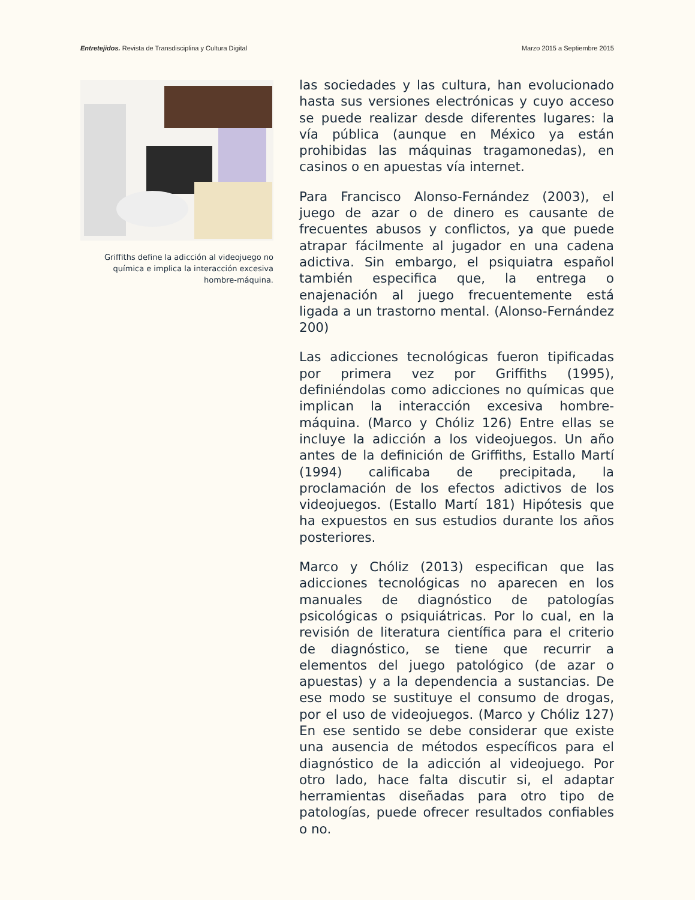Entretejidos. Revista de Transdisciplina y Cultura Digital Marzo 2015 a Septiembre 2015
Griffiths define la adicción al videojuego no química e implica la interacción excesiva hombre-máquina.
las sociedades y las cultura, han evolucionado hasta sus versiones electrónicas y cuyo acceso se puede realizar desde diferentes lugares: la vía pública (aunque en México ya están prohibidas las máquinas tragamonedas), en casinos o en apuestas vía internet.
Para Francisco Alonso-Fernández (2003), el juego de azar o de dinero es causante de frecuentes abusos y conflictos, ya que puede atrapar fácilmente al jugador en una cadena adictiva. Sin embargo, el psiquiatra español también especifica que, la entrega o enajenación al juego frecuentemente está ligada a un trastorno mental. (Alonso-Fernández 200)
Las adicciones tecnológicas fueron tipificadas por primera vez por Griffiths (1995), definiéndolas como adicciones no químicas que implican la interacción excesiva hombre-máquina. (Marco y Chóliz 126) Entre ellas se incluye la adicción a los videojuegos. Un año antes de la definición de Griffiths, Estallo Martí (1994) calificaba de precipitada, la proclamación de los efectos adictivos de los videojuegos. (Estallo Martí 181) Hipótesis que ha expuestos en sus estudios durante los años posteriores.
Marco y Chóliz (2013) especifican que las adicciones tecnológicas no aparecen en los manuales de diagnóstico de patologías psicológicas o psiquiátricas. Por lo cual, en la revisión de literatura científica para el criterio de diagnóstico, se tiene que recurrir a elementos del juego patológico (de azar o apuestas) y a la dependencia a sustancias. De ese modo se sustituye el consumo de drogas, por el uso de videojuegos. (Marco y Chóliz 127) En ese sentido se debe considerar que existe una ausencia de métodos específicos para el diagnóstico de la adicción al videojuego. Por otro lado, hace falta discutir si, el adaptar herramientas diseñadas para otro tipo de patologías, puede ofrecer resultados confiables o no.